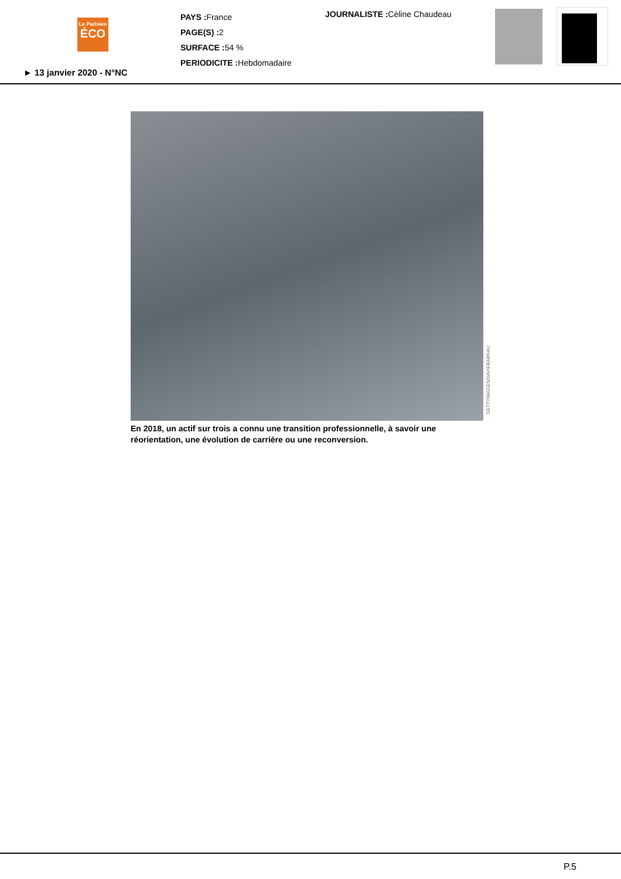Le Parisien
ÉCO
PAYS : France
PAGE(S) : 2
SURFACE : 54 %
PERIODICITE : Hebdomadaire
JOURNALISTE : Cèline Chaudeau
► 13 janvier 2020 - N°NC
GETTYIMAGES/XAVIERARNAU
En 2018, un actif sur trois a connu une transition professionnelle, à savoir une réorientation, une évolution de carrière ou une reconversion.
P.5